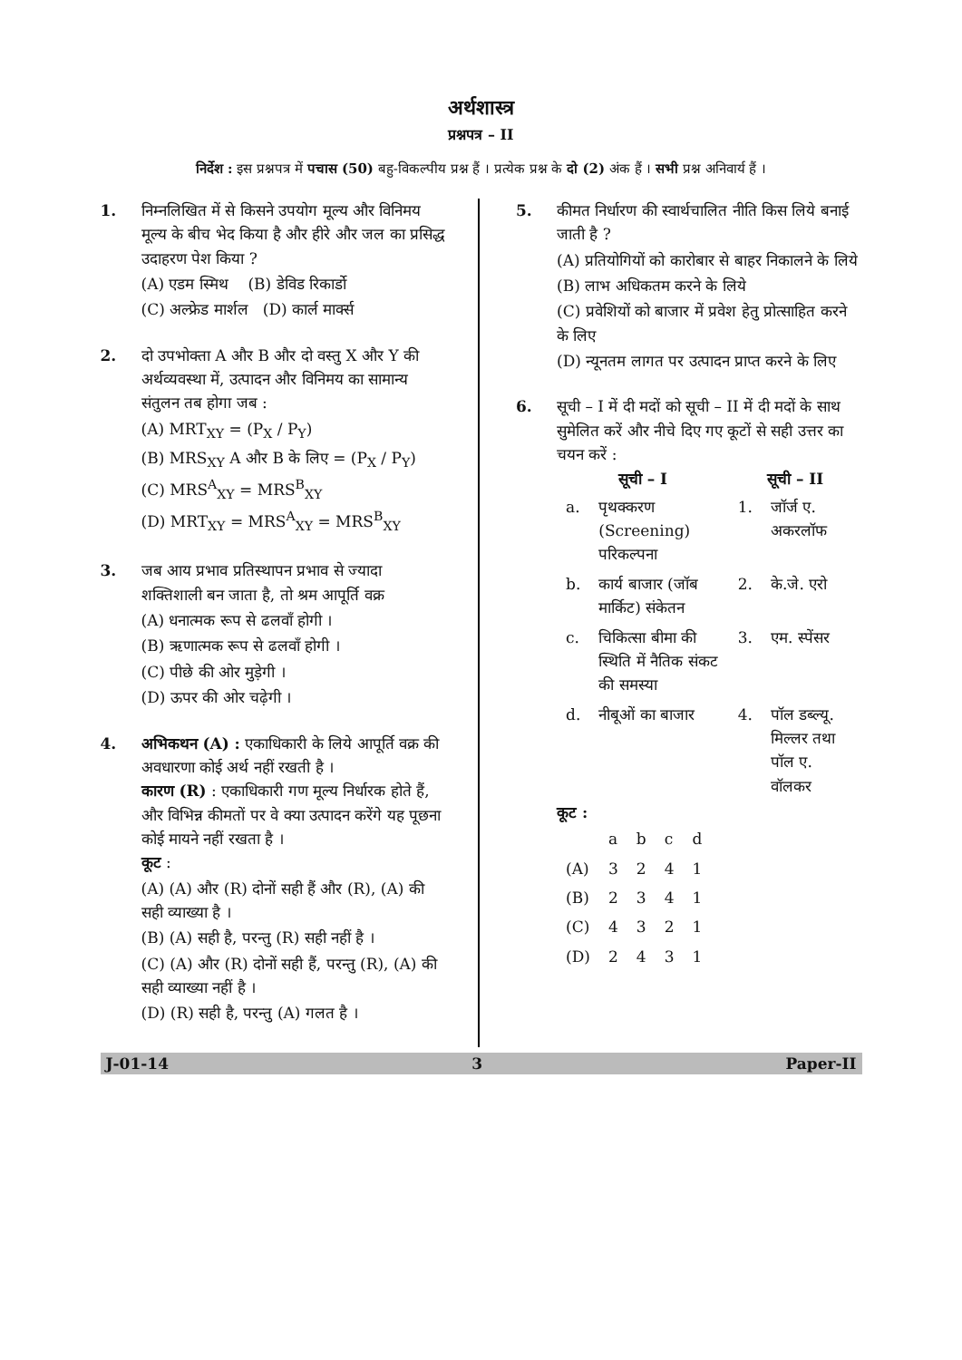अर्थशास्त्र
प्रश्नपत्र – II
निर्देश : इस प्रश्नपत्र में पचास (50) बहु-विकल्पीय प्रश्न हैं । प्रत्येक प्रश्न के दो (2) अंक हैं । सभी प्रश्न अनिवार्य हैं ।
1. निम्नलिखित में से किसने उपयोग मूल्य और विनिमय मूल्य के बीच भेद किया है और हीरे और जल का प्रसिद्ध उदाहरण पेश किया ?
(A) एडम स्मिथ (B) डेविड रिकार्डो
(C) अल्फ्रेड मार्शल (D) कार्ल मार्क्स
2. दो उपभोक्ता A और B और दो वस्तु X और Y की अर्थव्यवस्था में, उत्पादन और विनिमय का सामान्य संतुलन तब होगा जब :
(A) MRT<sub>XY</sub> = (P<sub>X</sub> / P<sub>Y</sub>)
(B) MRS<sub>XY</sub> A और B के लिए = (P<sub>X</sub> / P<sub>Y</sub>)
(C) MRS<sup>A</sup><sub>XY</sub> = MRS<sup>B</sup><sub>XY</sub>
(D) MRT<sub>XY</sub> = MRS<sup>A</sup><sub>XY</sub> = MRS<sup>B</sup><sub>XY</sub>
3. जब आय प्रभाव प्रतिस्थापन प्रभाव से ज्यादा शक्तिशाली बन जाता है, तो श्रम आपूर्ति वक्र
(A) धनात्मक रूप से ढलवाँ होगी ।
(B) ऋणात्मक रूप से ढलवाँ होगी ।
(C) पीछे की ओर मुड़ेगी ।
(D) ऊपर की ओर चढ़ेगी ।
4. अभिकथन (A) : एकाधिकारी के लिये आपूर्ति वक्र की अवधारणा कोई अर्थ नहीं रखती है ।
कारण (R) : एकाधिकारी गण मूल्य निर्धारक होते हैं, और विभिन्न कीमतों पर वे क्या उत्पादन करेंगे यह पूछना कोई मायने नहीं रखता है ।
कूट :
(A) (A) और (R) दोनों सही हैं और (R), (A) की सही व्याख्या है ।
(B) (A) सही है, परन्तु (R) सही नहीं है ।
(C) (A) और (R) दोनों सही हैं, परन्तु (R), (A) की सही व्याख्या नहीं है ।
(D) (R) सही है, परन्तु (A) गलत है ।
5. कीमत निर्धारण की स्वार्थचालित नीति किस लिये बनाई जाती है ?
(A) प्रतियोगियों को कारोबार से बाहर निकालने के लिये
(B) लाभ अधिकतम करने के लिये
(C) प्रवेशियों को बाजार में प्रवेश हेतु प्रोत्साहित करने के लिए
(D) न्यूनतम लागत पर उत्पादन प्राप्त करने के लिए
6. सूची – I में दी मदों को सूची – II में दी मदों के साथ सुमेलित करें और नीचे दिए गए कूटों से सही उत्तर का चयन करें :
| सूची – I | | सूची – II | |
| --- | --- | --- | --- |
| a. | पृथक्करण (Screening) परिकल्पना | 1. | जॉर्ज ए. अकरलॉफ |
| b. | कार्य बाजार (जॉब मार्किट) संकेतन | 2. | के.जे. एरो |
| c. | चिकित्सा बीमा की स्थिति में नैतिक संकट की समस्या | 3. | एम. स्पेंसर |
| d. | नीबूओं का बाजार | 4. | पॉल डब्ल्यू. मिल्लर तथा पॉल ए. वॉलकर |
कूट :
| | a | b | c | d |
| (A) | 3 | 2 | 4 | 1 |
| (B) | 2 | 3 | 4 | 1 |
| (C) | 4 | 3 | 2 | 1 |
| (D) | 2 | 4 | 3 | 1 |
J-01-14 3 Paper-II